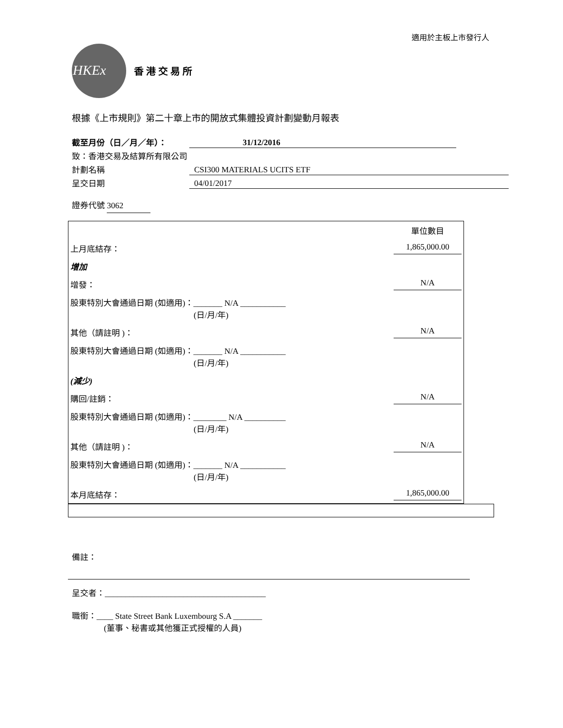適用於主板上市發行人
HKEx
香 港 交 易 所
根據《上市規則》第二十章上市的開放式集體投資計劃變動月報表
截至月份（日／月／年）：
31/12/2016
致：香港交易及結算所有限公司
計劃名稱
CSI300 MATERIALS UCITS ETF
呈交日期
04/01/2017
證券代號 3062
| | 單位數目 |
| 上月底結存： | 1,865,000.00 |
| 增加 | |
| 增發： | N/A |
| 股東特別大會通過日期 (如適用)：_______ N/A ___________ (日/月/年) | |
| 其他（請註明 )： | N/A |
| 股東特別大會通過日期 (如適用)：_______ N/A ___________ (日/月/年) | |
| (減少) | |
| 購回/註銷： | N/A |
| 股東特別大會通過日期 (如適用)：________ N/A __________ (日/月/年) | |
| 其他（請註明 )： | N/A |
| 股東特別大會通過日期 (如適用)：_______ N/A ___________ (日/月/年) | |
| 本月底結存： | 1,865,000.00 |
備註：
呈交者：_______________________________________
職銜：____ State Street Bank Luxembourg S.A _______
(董事、秘書或其他獲正式授權的人員)